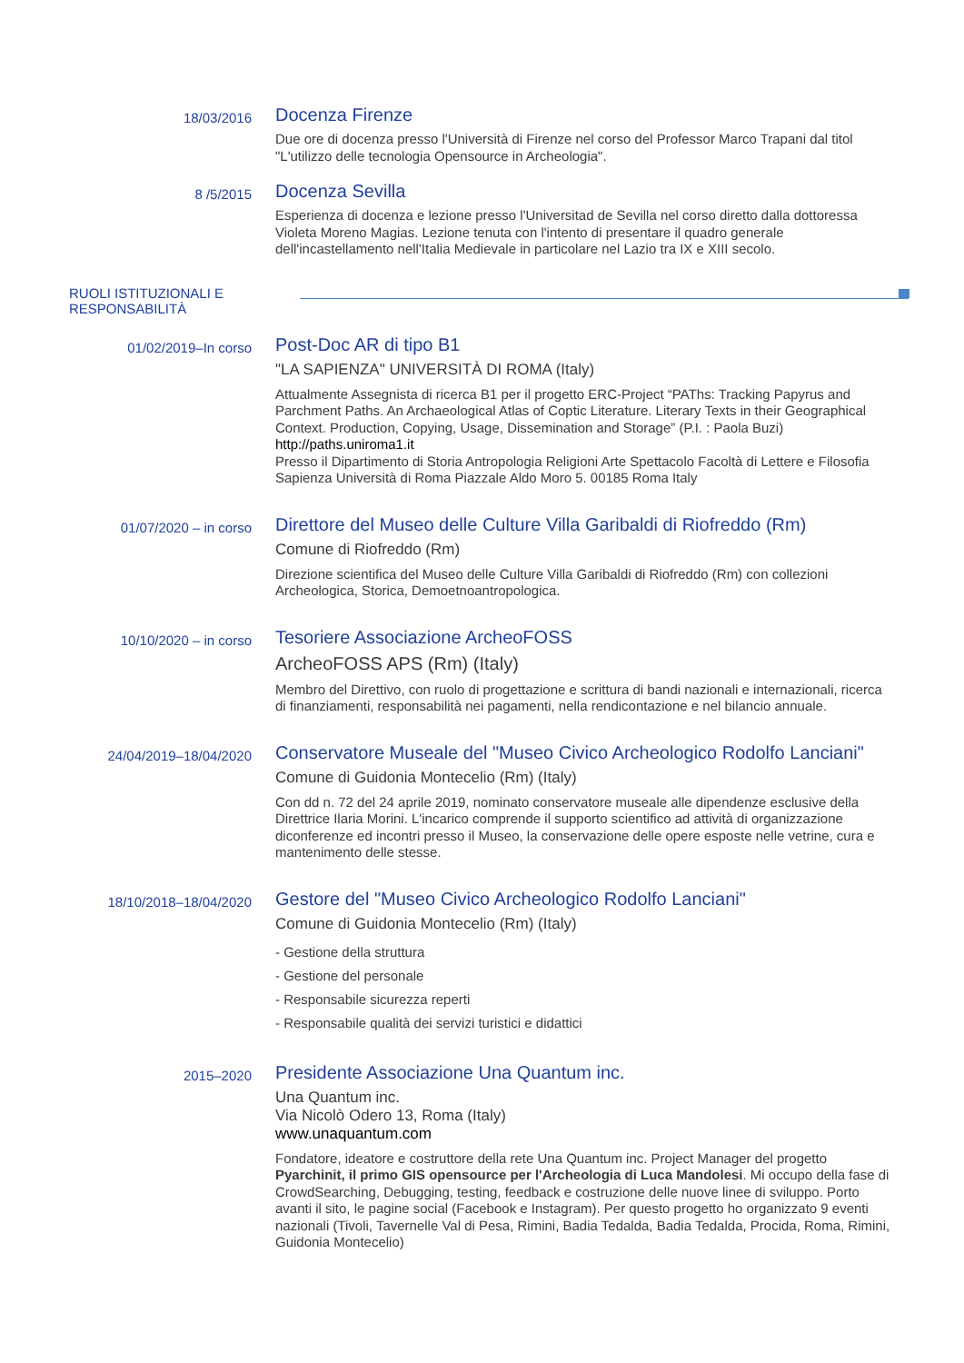18/03/2016
Docenza Firenze
Due ore di docenza presso l'Università di Firenze nel corso del Professor Marco Trapani dal titol "L'utilizzo delle tecnologia Opensource in Archeologia".
8 /5/2015
Docenza Sevilla
Esperienza di docenza e lezione presso l'Universitad de Sevilla nel corso diretto dalla dottoressa Violeta Moreno Magias. Lezione tenuta con l'intento di presentare il quadro generale dell'incastellamento nell'Italia Medievale in particolare nel Lazio tra IX e XIII secolo.
RUOLI ISTITUZIONALI E
RESPONSABILITÀ
01/02/2019–In corso
Post-Doc AR di tipo B1
"LA SAPIENZA" UNIVERSITÀ DI ROMA (Italy)
Attualmente Assegnista di ricerca B1 per il progetto ERC-Project “PAThs: Tracking Papyrus and Parchment Paths. An Archaeological Atlas of Coptic Literature. Literary Texts in their Geographical Context. Production, Copying, Usage, Dissemination and Storage” (P.I. : Paola Buzi)
http://paths.uniroma1.it
Presso il Dipartimento di Storia Antropologia Religioni Arte Spettacolo Facoltà di Lettere e Filosofia Sapienza Università di Roma Piazzale Aldo Moro 5. 00185 Roma Italy
01/07/2020 – in corso
Direttore del Museo delle Culture Villa Garibaldi di Riofreddo (Rm)
Comune di Riofreddo (Rm)
Direzione scientifica del Museo delle Culture Villa Garibaldi di Riofreddo (Rm) con collezioni Archeologica, Storica, Demoetnoantropologica.
10/10/2020 – in corso
Tesoriere Associazione ArcheoFOSS
ArcheoFOSS APS (Rm) (Italy)
Membro del Direttivo, con ruolo di progettazione e scrittura di bandi nazionali e internazionali, ricerca di finanziamenti, responsabilità nei pagamenti, nella rendicontazione e nel bilancio annuale.
24/04/2019–18/04/2020
Conservatore Museale del "Museo Civico Archeologico Rodolfo Lanciani"
Comune di Guidonia Montecelio (Rm) (Italy)
Con dd n. 72 del 24 aprile 2019, nominato conservatore museale alle dipendenze esclusive della Direttrice Ilaria Morini. L'incarico comprende il supporto scientifico ad attività di organizzazione diconferenze ed incontri presso il Museo, la conservazione delle opere esposte nelle vetrine, cura e mantenimento delle stesse.
18/10/2018–18/04/2020
Gestore del "Museo Civico Archeologico Rodolfo Lanciani"
Comune di Guidonia Montecelio (Rm) (Italy)
- Gestione della struttura
- Gestione del personale
- Responsabile sicurezza reperti
- Responsabile qualità dei servizi turistici e didattici
2015–2020
Presidente Associazione Una Quantum inc.
Una Quantum inc.
Via Nicolò Odero 13, Roma (Italy)
www.unaquantum.com
Fondatore, ideatore e costruttore della rete Una Quantum inc. Project Manager del progetto Pyarchinit, il primo GIS opensource per l'Archeologia di Luca Mandolesi. Mi occupo della fase di CrowdSearching, Debugging, testing, feedback e costruzione delle nuove linee di sviluppo. Porto avanti il sito, le pagine social (Facebook e Instagram). Per questo progetto ho organizzato 9 eventi nazionali (Tivoli, Tavernelle Val di Pesa, Rimini, Badia Tedalda, Badia Tedalda, Procida, Roma, Rimini, Guidonia Montecelio)